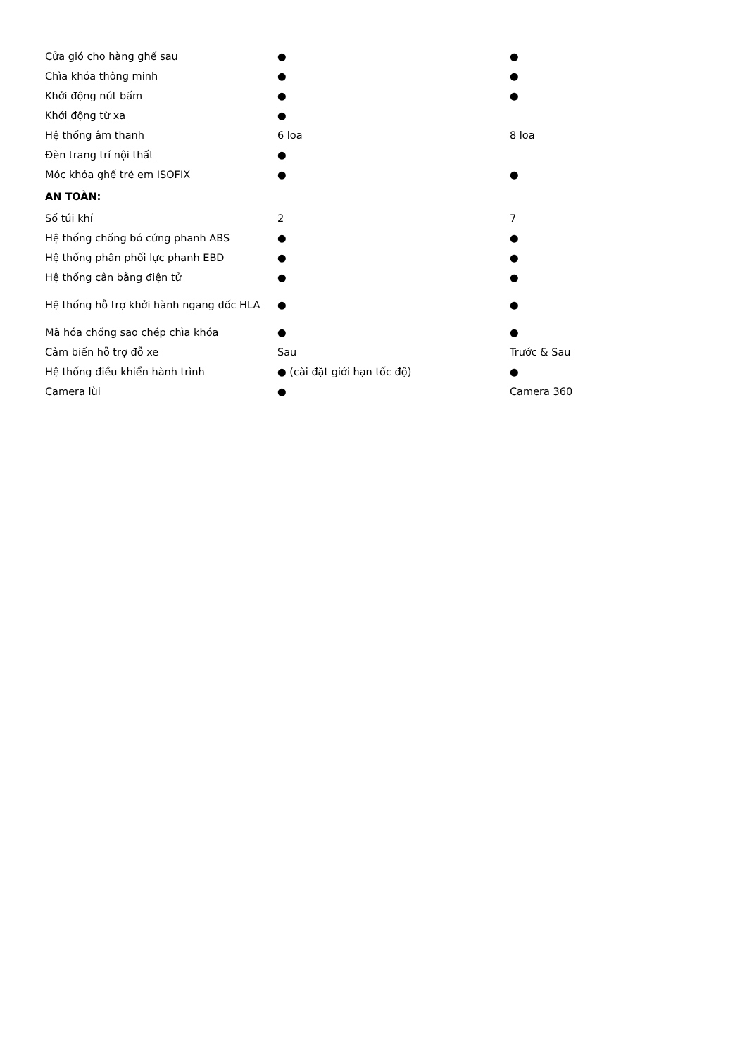| Cửa gió cho hàng ghế sau | ● | ● |
| Chìa khóa thông minh | ● | ● |
| Khởi động nút bấm | ● | ● |
| Khởi động từ xa | ● | |
| Hệ thống âm thanh | 6 loa | 8 loa |
| Đèn trang trí nội thất | ● | |
| Móc khóa ghế trẻ em ISOFIX | ● | ● |
| AN TOÀN: | | |
| Số túi khí | 2 | 7 |
| Hệ thống chống bó cứng phanh ABS | ● | ● |
| Hệ thống phân phối lực phanh EBD | ● | ● |
| Hệ thống cân bằng điện tử | ● | ● |
| Hệ thống hỗ trợ khởi hành ngang dốc HLA | ● | ● |
| Mã hóa chống sao chép chìa khóa | ● | ● |
| Cảm biến hỗ trợ đỗ xe | Sau | Trước & Sau |
| Hệ thống điều khiển hành trình | ● (cài đặt giới hạn tốc độ) | ● |
| Camera lùi | ● | Camera 360 |